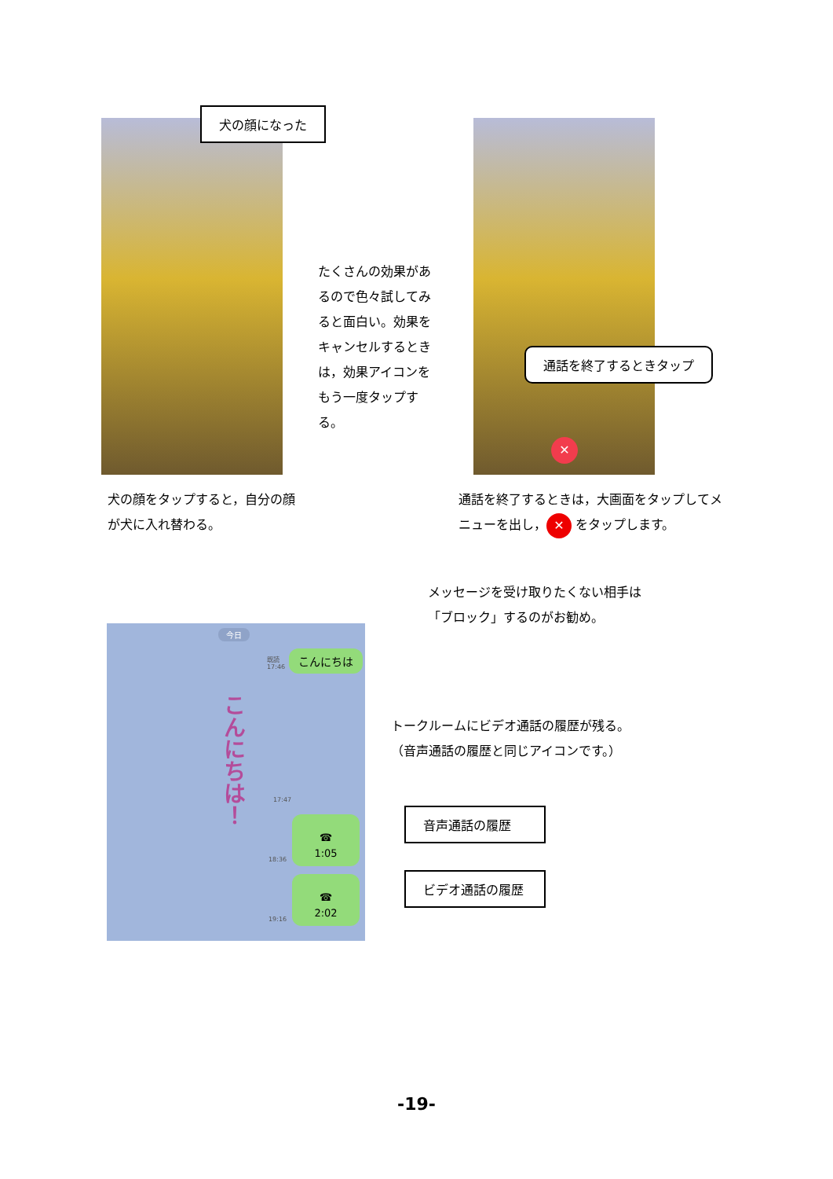犬の顔になった
たくさんの効果があるので色々試してみると面白い。効果をキャンセルするときは，効果アイコンをもう一度タップする。
✕
通話を終了するときタップ
犬の顔をタップすると，自分の顔が犬に入れ替わる。
通話を終了するときは，大画面をタップしてメニューを出し， ✕ をタップします。
メッセージを受け取りたくない相手は
「ブロック」するのがお勧め。
今日
既読
17:46
こんにちは
こんにちは！
17:47
☎
1:05
18:36
☎
2:02
19:16
トークルームにビデオ通話の履歴が残る。
（音声通話の履歴と同じアイコンです。）
音声通話の履歴
ビデオ通話の履歴
-19-